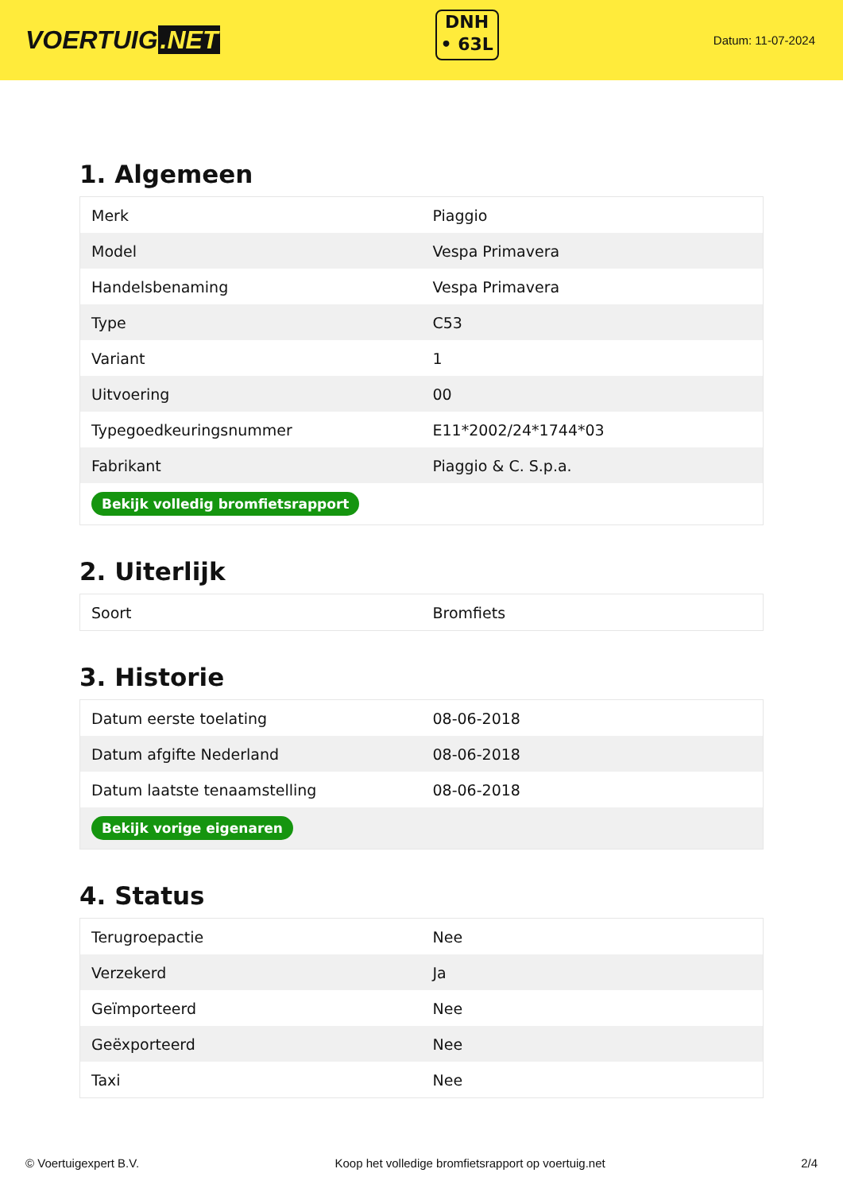VOERTUIG.NET
DNH
• 63L
Datum: 11-07-2024
1. Algemeen
| Merk | Piaggio |
| Model | Vespa Primavera |
| Handelsbenaming | Vespa Primavera |
| Type | C53 |
| Variant | 1 |
| Uitvoering | 00 |
| Typegoedkeuringsnummer | E11*2002/24*1744*03 |
| Fabrikant | Piaggio & C. S.p.a. |
| Bekijk volledig bromfietsrapport | |
2. Uiterlijk
| Soort | Bromfiets |
3. Historie
| Datum eerste toelating | 08-06-2018 |
| Datum afgifte Nederland | 08-06-2018 |
| Datum laatste tenaamstelling | 08-06-2018 |
| Bekijk vorige eigenaren | |
4. Status
| Terugroepactie | Nee |
| Verzekerd | Ja |
| Geïmporteerd | Nee |
| Geëxporteerd | Nee |
| Taxi | Nee |
© Voertuigexpert B.V. Koop het volledige bromfietsrapport op voertuig.net 2/4